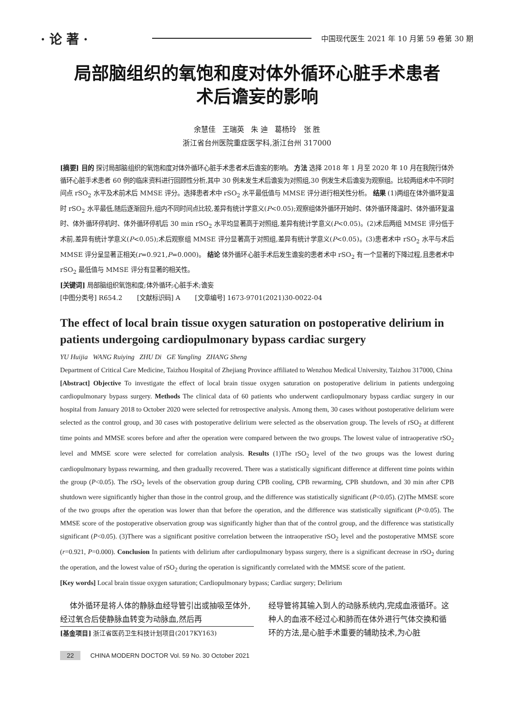· 论 著 · 中国现代医生 2021 年 10 月第 59 卷第 30 期
局部脑组织的氧饱和度对体外循环心脏手术患者
术后谵妄的影响
余慧佳 王瑞英 朱 迪 葛杨玲 张 胜
浙江省台州医院重症医学科,浙江台州 317000
[摘要] 目的 探讨局部脑组织的氧饱和度对体外循环心脏手术患者术后谵妄的影响。 方法 选择 2018 年 1 月至 2020 年 10 月在我院行体外循环心脏手术患者 60 例的临床资料进行回顾性分析,其中 30 例未发生术后谵妄为对照组,30 例发生术后谵妄为观察组。比较两组术中不同时间点 rSO<sub>2</sub> 水平及术前术后 MMSE 评分。选择患者术中 rSO<sub>2</sub> 水平最低值与 MMSE 评分进行相关性分析。 结果 (1)两组在体外循环复温时 rSO<sub>2</sub> 水平最低,随后逐渐回升,组内不同时间点比较,差异有统计学意义(P<0.05);观察组体外循环开始时、体外循环降温时、体外循环复温时、体外循环停机时、体外循环停机后 30 min rSO<sub>2</sub> 水平均显著高于对照组,差异有统计学意义(P<0.05)。(2)术后两组 MMSE 评分低于术前,差异有统计学意义(P<0.05);术后观察组 MMSE 评分显著高于对照组,差异有统计学意义(P<0.05)。(3)患者术中 rSO<sub>2</sub> 水平与术后 MMSE 评分呈显著正相关(r=0.921,P=0.000)。 结论 体外循环心脏手术后发生谵妄的患者术中 rSO<sub>2</sub> 有一个显著的下降过程,且患者术中 rSO<sub>2</sub> 最低值与 MMSE 评分有显著的相关性。
[关键词] 局部脑组织氧饱和度;体外循环;心脏手术;谵妄
[中图分类号] R654.2 [文献标识码] A [文章编号] 1673-9701(2021)30-0022-04
The effect of local brain tissue oxygen saturation on postoperative delirium in patients undergoing cardiopulmonary bypass cardiac surgery
YU Huijia WANG Ruiying ZHU Di GE Yangling ZHANG Sheng
Department of Critical Care Medicine, Taizhou Hospital of Zhejiang Province affiliated to Wenzhou Medical University, Taizhou 317000, China
[Abstract] Objective To investigate the effect of local brain tissue oxygen saturation on postoperative delirium in patients undergoing cardiopulmonary bypass surgery. Methods The clinical data of 60 patients who underwent cardiopulmonary bypass cardiac surgery in our hospital from January 2018 to October 2020 were selected for retrospective analysis. Among them, 30 cases without postoperative delirium were selected as the control group, and 30 cases with postoperative delirium were selected as the observation group. The levels of rSO<sub>2</sub> at different time points and MMSE scores before and after the operation were compared between the two groups. The lowest value of intraoperative rSO<sub>2</sub> level and MMSE score were selected for correlation analysis. Results (1)The rSO<sub>2</sub> level of the two groups was the lowest during cardiopulmonary bypass rewarming, and then gradually recovered. There was a statistically significant difference at different time points within the group (P<0.05). The rSO<sub>2</sub> levels of the observation group during CPB cooling, CPB rewarming, CPB shutdown, and 30 min after CPB shutdown were significantly higher than those in the control group, and the difference was statistically significant (P<0.05). (2)The MMSE score of the two groups after the operation was lower than that before the operation, and the difference was statistically significant (P<0.05). The MMSE score of the postoperative observation group was significantly higher than that of the control group, and the difference was statistically significant (P<0.05). (3)There was a significant positive correlation between the intraoperative rSO<sub>2</sub> level and the postoperative MMSE score (r=0.921, P=0.000). Conclusion In patients with delirium after cardiopulmonary bypass surgery, there is a significant decrease in rSO<sub>2</sub> during the operation, and the lowest value of rSO<sub>2</sub> during the operation is significantly correlated with the MMSE score of the patient.
[Key words] Local brain tissue oxygen saturation; Cardiopulmonary bypass; Cardiac surgery; Delirium
体外循环是将人体的静脉血经导管引出或抽吸至体外,经过氧合后使静脉血转变为动脉血,然后再
[基金项目] 浙江省医药卫生科技计划项目(2017KY163)
经导管将其输入到人的动脉系统内,完成血液循环。这种人的血液不经过心和肺而在体外进行气体交换和循环的方法,是心脏手术重要的辅助技术,为心脏
22 CHINA MODERN DOCTOR Vol. 59 No. 30 October 2021